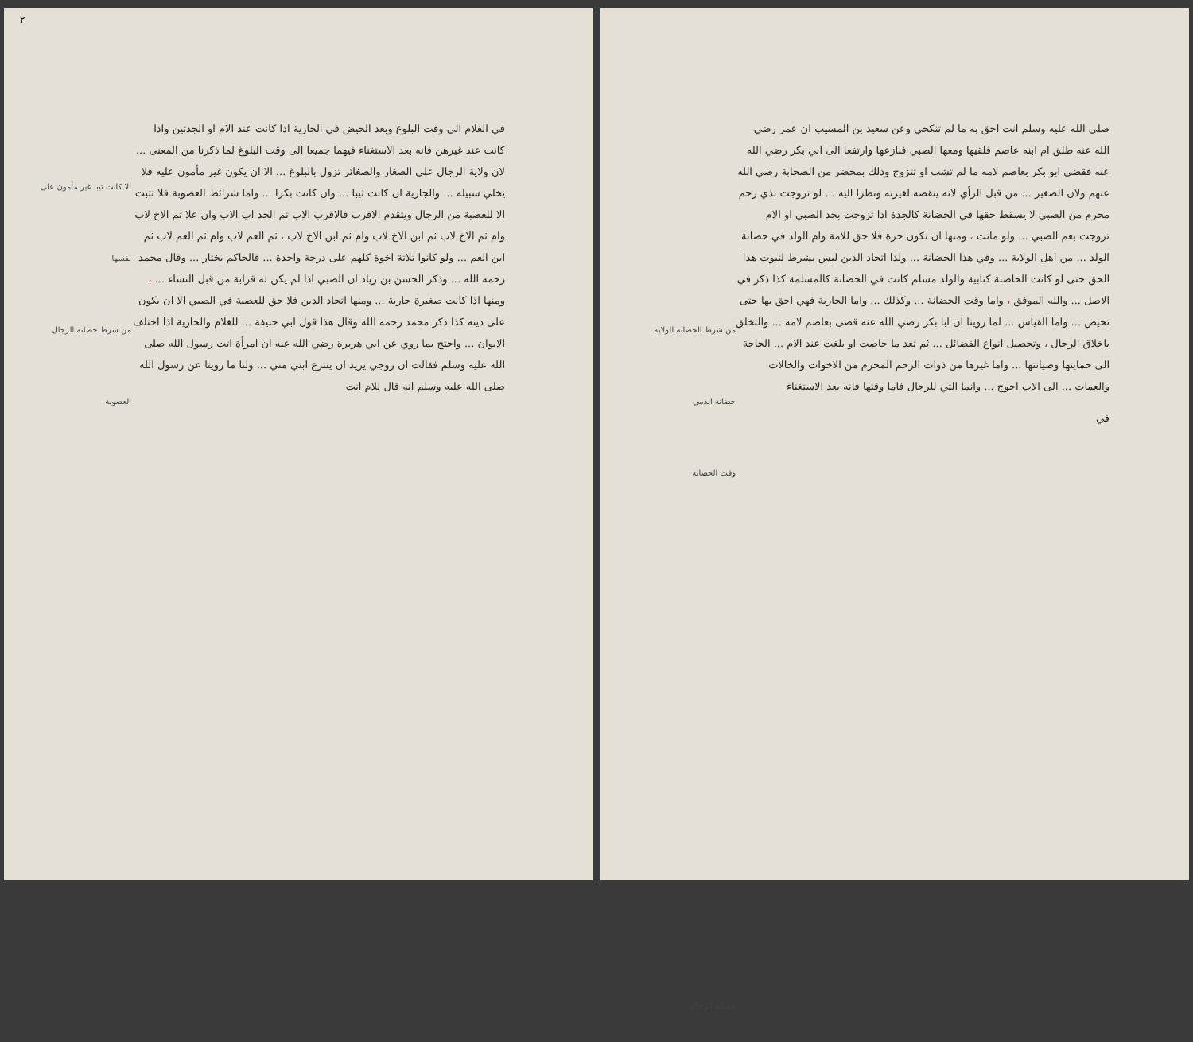صلى الله عليه وسلم انت احق به ما لم تنكحي وعن سعيد بن المسيب ان عمر رضي الله عنه طلق ام ابنه عاصم فلقيها ومعها الصبي فنازعها وارتفعا الى ابي بكر رضي الله عنه فقضى ابو بكر بعاصم لامه ما لم تشب او تتزوج وذلك بمحضر من الصحابة رضي الله عنهم ولان الصغير ... من قبل الرأي لانه ينقصه لغيرته ونظرا اليه ... لو تزوجت بذي رحم محرم من الصبي لا يسقط حقها في الحضانة كالجدة اذا تزوجت بجد الصبي او الام تزوجت بعم الصبي ... ولو ماتت ، ومنها ان تكون حرة فلا حق للامة وام الولد في حضانة الولد ... من اهل الولاية ... وفي هذا الحضانة ... ولذا اتحاد الدين ليس بشرط لثبوت هذا الحق حتى لو كانت الحاضنة كتابية والولد مسلم كانت في الحضانة كالمسلمة كذا ذكر في الاصل ... والله الموفق ، واما وقت الحضانة ... وكذلك ... واما الجارية فهي احق بها حتى تحيض ... واما القياس ... لما روينا ان ابا بكر رضي الله عنه قضى بعاصم لامه ... والتخلق باخلاق الرجال ، وتحصيل انواع الفضائل ... ثم تعد ما حاضت او بلغت عند الام ... الحاجة الى حمايتها وصيانتها ... واما غيرها من ذوات الرحم المحرم من الاخوات والخالات والعمات ... الى الاب احوج ... وانما التي للرجال فاما وقتها فانه بعد الاستغناء
في
من شرط الحضانة الولاية
حضانة الذمي
وقت الحضانة
حضانة الرجال
٢
في الغلام الى وقت البلوغ وبعد الحيض في الجارية اذا كانت عند الام او الجدتين واذا كانت عند غيرهن فانه بعد الاستغناء فيهما جميعا الى وقت البلوغ لما ذكرنا من المعنى ... لان ولاية الرجال على الصغار والصغائر تزول بالبلوغ ... الا ان يكون غير مأمون عليه فلا يخلي سبيله ... والجارية ان كانت ثيبا ... وان كانت بكرا ... واما شرائط العصوبة فلا تثبت الا للعصبة من الرجال ويتقدم الاقرب فالاقرب الاب ثم الجد اب الاب وان علا ثم الاخ لاب وام ثم الاخ لاب ثم ابن الاخ لاب وام ثم ابن الاخ لاب ، ثم العم لاب وام ثم العم لاب ثم ابن العم ... ولو كانوا ثلاثة اخوة كلهم على درجة واحدة ... فالحاكم يختار ... وقال محمد رحمه الله ... وذكر الحسن بن زياد ان الصبي اذا لم يكن له قرابة من قبل النساء ... ، ومنها اذا كانت صغيرة جارية ... ومنها اتحاد الدين فلا حق للعصبة في الصبي الا ان يكون على دينه كذا ذكر محمد رحمه الله وقال هذا قول ابي حنيفة ... للغلام والجارية اذا اختلف الابوان ... واحتج بما روي عن ابي هريرة رضي الله عنه ان امرأة اتت رسول الله صلى الله عليه وسلم فقالت ان زوجي يريد ان ينتزع ابني مني ... ولنا ما روينا عن رسول الله صلى الله عليه وسلم انه قال للام انت
الا كانت ثيبا غير مأمون على نفسها
من شرط حضانة الرجال العصوبة